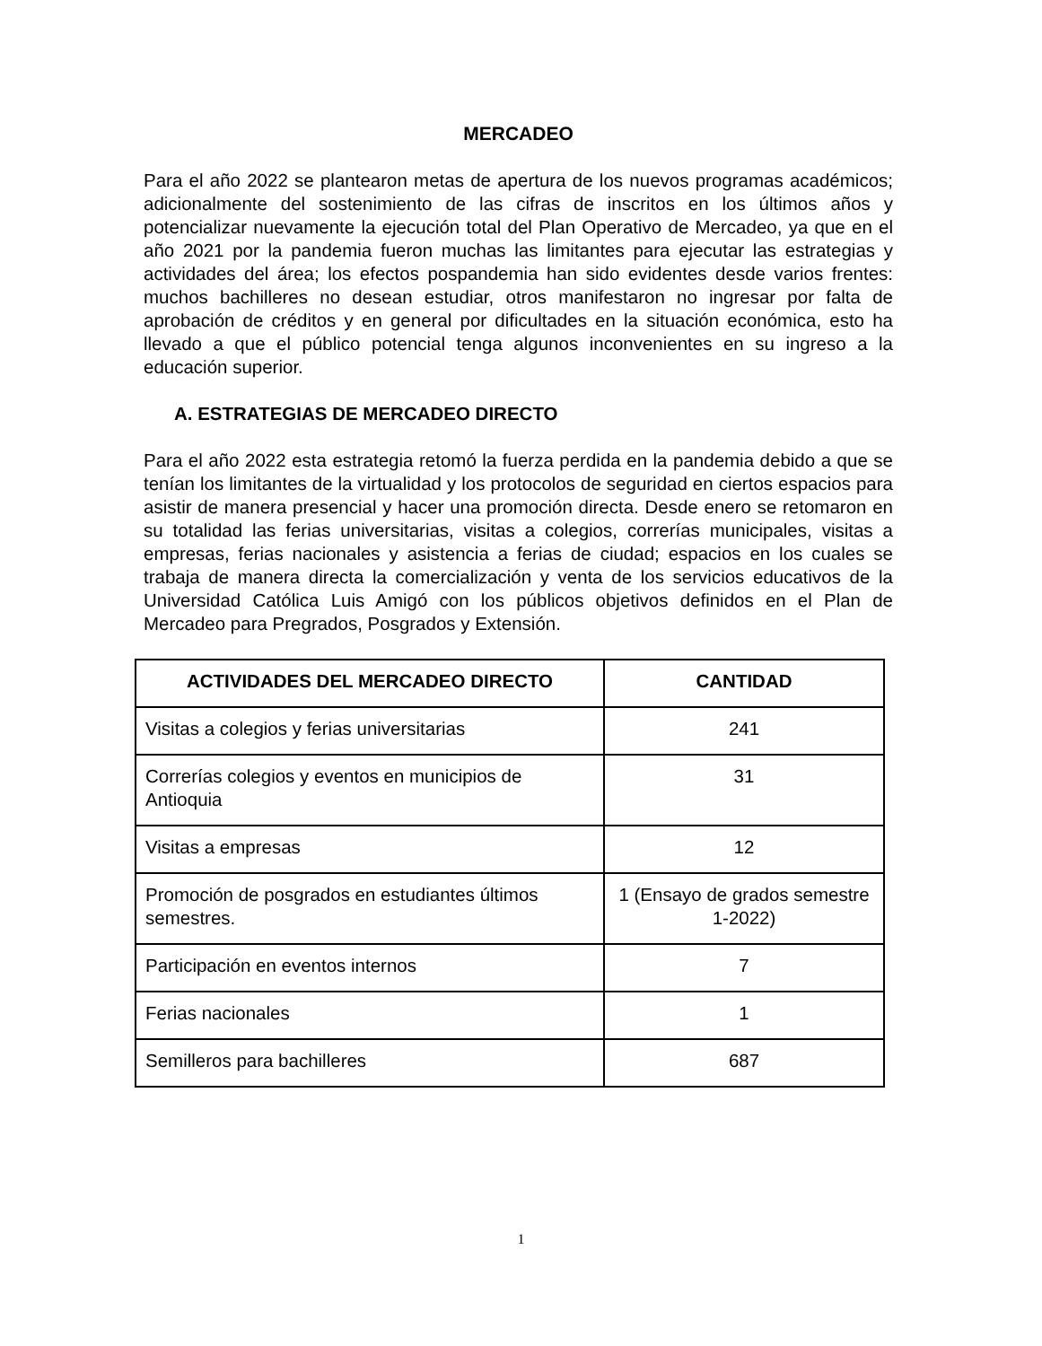MERCADEO
Para el año 2022 se plantearon metas de apertura de los nuevos programas académicos; adicionalmente del sostenimiento de las cifras de inscritos en los últimos años y potencializar nuevamente la ejecución total del Plan Operativo de Mercadeo, ya que en el año 2021 por la pandemia fueron muchas las limitantes para ejecutar las estrategias y actividades del área; los efectos pospandemia han sido evidentes desde varios frentes: muchos bachilleres no desean estudiar, otros manifestaron no ingresar por falta de aprobación de créditos y en general por dificultades en la situación económica, esto ha llevado a que el público potencial tenga algunos inconvenientes en su ingreso a la educación superior.
A. ESTRATEGIAS DE MERCADEO DIRECTO
Para el año 2022 esta estrategia retomó la fuerza perdida en la pandemia debido a que se tenían los limitantes de la virtualidad y los protocolos de seguridad en ciertos espacios para asistir de manera presencial y hacer una promoción directa. Desde enero se retomaron en su totalidad las ferias universitarias, visitas a colegios, correrías municipales, visitas a empresas, ferias nacionales y asistencia a ferias de ciudad; espacios en los cuales se trabaja de manera directa la comercialización y venta de los servicios educativos de la Universidad Católica Luis Amigó con los públicos objetivos definidos en el Plan de Mercadeo para Pregrados, Posgrados y Extensión.
| ACTIVIDADES DEL MERCADEO DIRECTO | CANTIDAD |
| --- | --- |
| Visitas a colegios y ferias universitarias | 241 |
| Correrías colegios y eventos en municipios de Antioquia | 31 |
| Visitas a empresas | 12 |
| Promoción de posgrados en estudiantes últimos semestres. | 1 (Ensayo de grados semestre 1-2022) |
| Participación en eventos internos | 7 |
| Ferias nacionales | 1 |
| Semilleros para bachilleres | 687 |
1